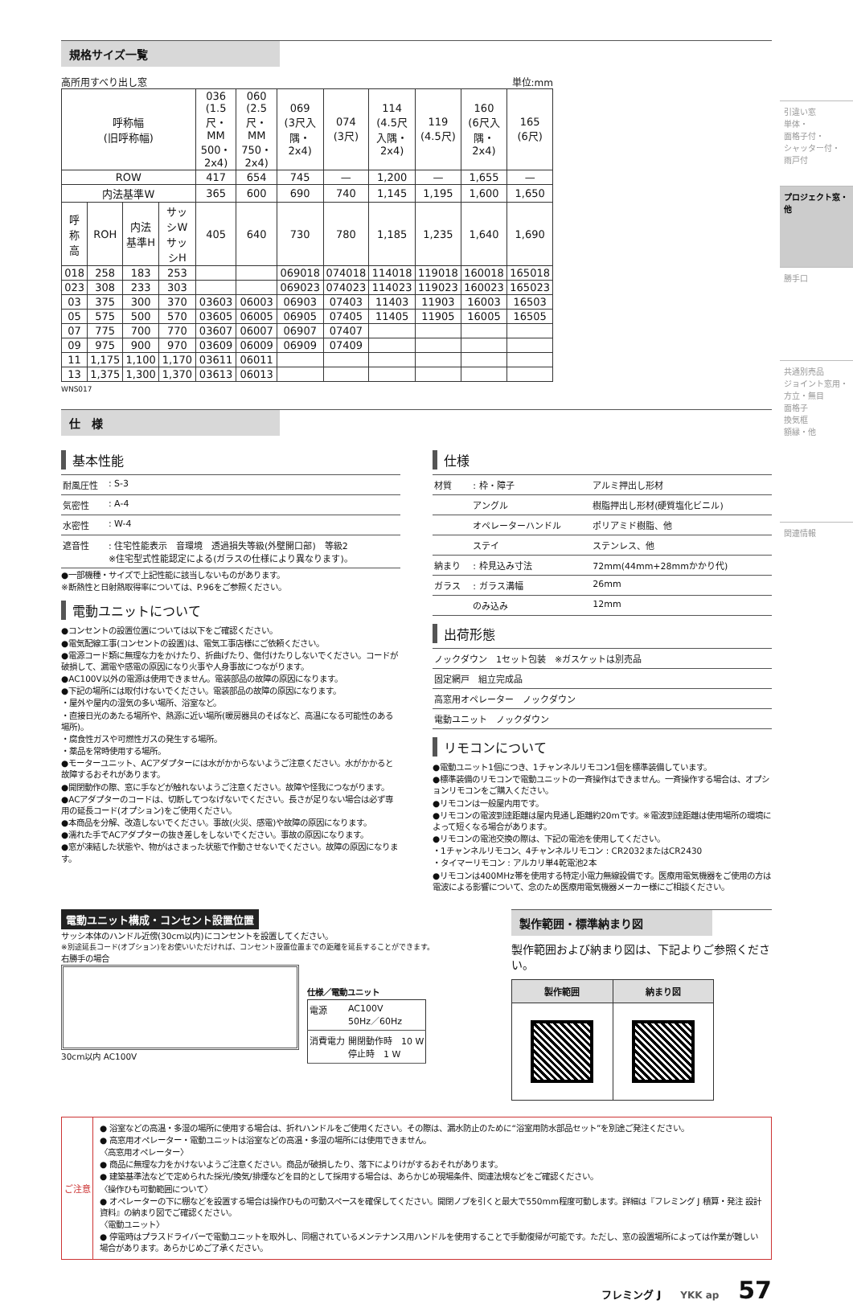規格サイズ一覧
高所用すべり出し窓 単位:mm
| 呼称幅 (旧呼称幅) | | | | 036 (1.5尺・MM 500・2x4) | 060 (2.5尺・MM 750・2x4) | 069 (3尺入隅・2x4) | 074 (3尺) | 114 (4.5尺入隅・2x4) | 119 (4.5尺) | 160 (6尺入隅・2x4) | 165 (6尺) |
| --- | --- | --- | --- | --- | --- | --- | --- | --- | --- | --- | --- |
| ROW | | | | 417 | 654 | 745 | — | 1,200 | — | 1,655 | — |
| 内法基準W | | | | 365 | 600 | 690 | 740 | 1,145 | 1,195 | 1,600 | 1,650 |
| 呼称高 | ROH | 内法基準H | サッシW サッシH | 405 | 640 | 730 | 780 | 1,185 | 1,235 | 1,640 | 1,690 |
| 018 | 258 | 183 | 253 | | | 069018 | 074018 | 114018 | 119018 | 160018 | 165018 |
| 023 | 308 | 233 | 303 | | | 069023 | 074023 | 114023 | 119023 | 160023 | 165023 |
| 03 | 375 | 300 | 370 | 03603 | 06003 | 06903 | 07403 | 11403 | 11903 | 16003 | 16503 |
| 05 | 575 | 500 | 570 | 03605 | 06005 | 06905 | 07405 | 11405 | 11905 | 16005 | 16505 |
| 07 | 775 | 700 | 770 | 03607 | 06007 | 06907 | 07407 | | | | |
| 09 | 975 | 900 | 970 | 03609 | 06009 | 06909 | 07409 | | | | |
| 11 | 1,175 | 1,100 | 1,170 | 03611 | 06011 | | | | | | |
| 13 | 1,375 | 1,300 | 1,370 | 03613 | 06013 | | | | | | |
WNS017
仕　様
基本性能
| 耐風圧性 | : S-3 |
| 気密性 | : A-4 |
| 水密性 | : W-4 |
| 遮音性 | : 住宅性能表示 音環境 透過損失等級(外壁開口部) 等級2 ※住宅型式性能認定による(ガラスの仕様により異なります)。 |
●一部機種・サイズで上記性能に該当しないものがあります。
※断熱性と日射熱取得率については、P.96をご参照ください。
電動ユニットについて
●コンセントの設置位置については以下をご確認ください。
●電気配線工事(コンセントの設置)は、電気工事店様にご依頼ください。
●電源コード類に無理な力をかけたり、折曲げたり、傷付けたりしないでください。コードが破損して、漏電や感電の原因になり火事や人身事故につながります。
●AC100V以外の電源は使用できません。電装部品の故障の原因になります。
●下記の場所には取付けないでください。電装部品の故障の原因になります。
・屋外や屋内の湿気の多い場所、浴室など。
・直接日光のあたる場所や、熱源に近い場所(暖房器具のそばなど、高温になる可能性のある場所)。
・腐食性ガスや可燃性ガスの発生する場所。
・薬品を常時使用する場所。
●モーターユニット、ACアダプターには水がかからないようご注意ください。水がかかると故障するおそれがあります。
●開閉動作の際、窓に手などが触れないようご注意ください。故障や怪我につながります。
●ACアダプターのコードは、切断してつなげないでください。長さが足りない場合は必ず専用の延長コード(オプション)をご使用ください。
●本商品を分解、改造しないでください。事故(火災、感電)や故障の原因になります。
●濡れた手でACアダプターの抜き差しをしないでください。事故の原因になります。
●窓が凍結した状態や、物がはさまった状態で作動させないでください。故障の原因になります。
仕様
| 材質 | : 枠・障子 | アルミ押出し形材 |
| | アングル | 樹脂押出し形材(硬質塩化ビニル) |
| | オペレーターハンドル | ポリアミド樹脂、他 |
| | ステイ | ステンレス、他 |
| 納まり | : 枠見込み寸法 | 72mm(44mm+28mmかかり代) |
| ガラス | : ガラス溝幅 | 26mm |
| | のみ込み | 12mm |
出荷形態
| ノックダウン 1セット包装 ※ガスケットは別売品 |
| 固定網戸 組立完成品 |
| 高窓用オペレーター ノックダウン |
| 電動ユニット ノックダウン |
リモコンについて
●電動ユニット1個につき、1チャンネルリモコン1個を標準装備しています。
●標準装備のリモコンで電動ユニットの一斉操作はできません。一斉操作する場合は、オプションリモコンをご購入ください。
●リモコンは一般屋内用です。
●リモコンの電波到達距離は屋内見通し距離約20mです。※電波到達距離は使用場所の環境によって短くなる場合があります。
●リモコンの電池交換の際は、下記の電池を使用してください。
・1チャンネルリモコン、4チャンネルリモコン : CR2032またはCR2430
・タイマーリモコン : アルカリ単4乾電池2本
●リモコンは400MHz帯を使用する特定小電力無線設備です。医療用電気機器をご使用の方は電波による影響について、念のため医療用電気機器メーカー様にご相談ください。
電動ユニット構成・コンセント設置位置
サッシ本体のハンドル近傍(30cm以内)にコンセントを設置してください。
※別途延長コード(オプション)をお使いいただければ、コンセント設置位置までの距離を延長することができます。
右勝手の場合
30cm以内 AC100V
仕様／電動ユニット
| 電源 | AC100V 50Hz／60Hz |
| 消費電力 | 開閉動作時 10 W 停止時 1 W |
製作範囲・標準納まり図
製作範囲および納まり図は、下記よりご参照ください。
| 製作範囲 | 納まり図 |
| --- | --- |
ご注意
● 浴室などの高温・多湿の場所に使用する場合は、折れハンドルをご使用ください。その際は、漏水防止のために“浴室用防水部品セット”を別途ご発注ください。
● 高窓用オペレーター・電動ユニットは浴室などの高温・多湿の場所には使用できません。
〈高窓用オペレーター〉
● 商品に無理な力をかけないようご注意ください。商品が破損したり、落下によりけがするおそれがあります。
● 建築基準法などで定められた採光/換気/排煙などを目的として採用する場合は、あらかじめ現場条件、関連法規などをご確認ください。
〈操作ひも可動範囲について〉
● オペレーターの下に棚などを設置する場合は操作ひもの可動スペースを確保してください。開閉ノブを引くと最大で550mm程度可動します。詳細は『フレミング J 積算・発注 設計資料』の納まり図でご確認ください。
〈電動ユニット〉
● 停電時はプラスドライバーで電動ユニットを取外し、同梱されているメンテナンス用ハンドルを使用することで手動復帰が可能です。ただし、窓の設置場所によっては作業が難しい場合があります。あらかじめご了承ください。
フレミング J YKK ap 57
引違い窓
単体・
面格子付・
シャッター付・
雨戸付
プロジェクト窓・他
勝手口
共通別売品
ジョイント窓用・
方立・無目
面格子
換気框
額縁・他
関連情報